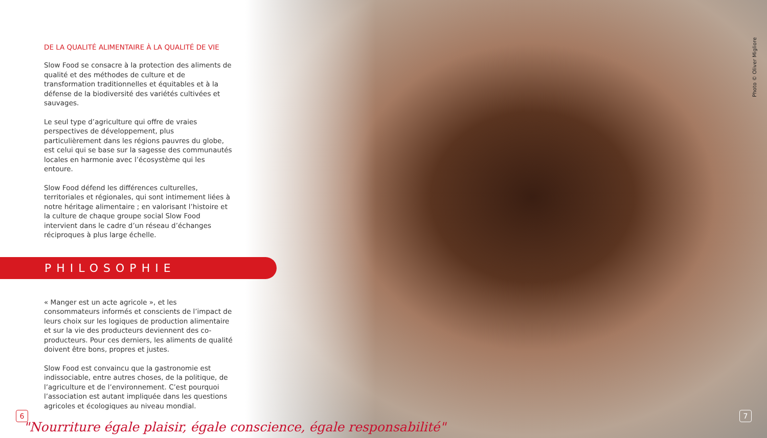DE LA QUALITÉ ALIMENTAIRE À LA QUALITÉ DE VIE
Slow Food se consacre à la protection des aliments de qualité et des méthodes de culture et de transformation traditionnelles et équitables et à la défense de la biodiversité des variétés cultivées et sauvages.
Le seul type d’agriculture qui offre de vraies perspectives de développement, plus particulièrement dans les régions pauvres du globe, est celui qui se base sur la sagesse des communautés locales en harmonie avec l’écosystème qui les entoure.
Slow Food défend les différences culturelles, territoriales et régionales, qui sont intimement liées à notre héritage alimentaire ; en valorisant l’histoire et la culture de chaque groupe social Slow Food intervient dans le cadre d’un réseau d’échanges réciproques à plus large échelle.
PHILOSOPHIE
« Manger est un acte agricole », et les consommateurs informés et conscients de l’impact de leurs choix sur les logiques de production alimentaire et sur la vie des producteurs deviennent des co-producteurs. Pour ces derniers, les aliments de qualité doivent être bons, propres et justes.
Slow Food est convaincu que la gastronomie est indissociable, entre autres choses, de la politique, de l’agriculture et de l’environnement. C’est pourquoi l’association est autant impliquée dans les questions agricoles et écologiques au niveau mondial.
"Nourriture égale plaisir, égale conscience, égale responsabilité"
Photo © Oliver Migliore
6 7